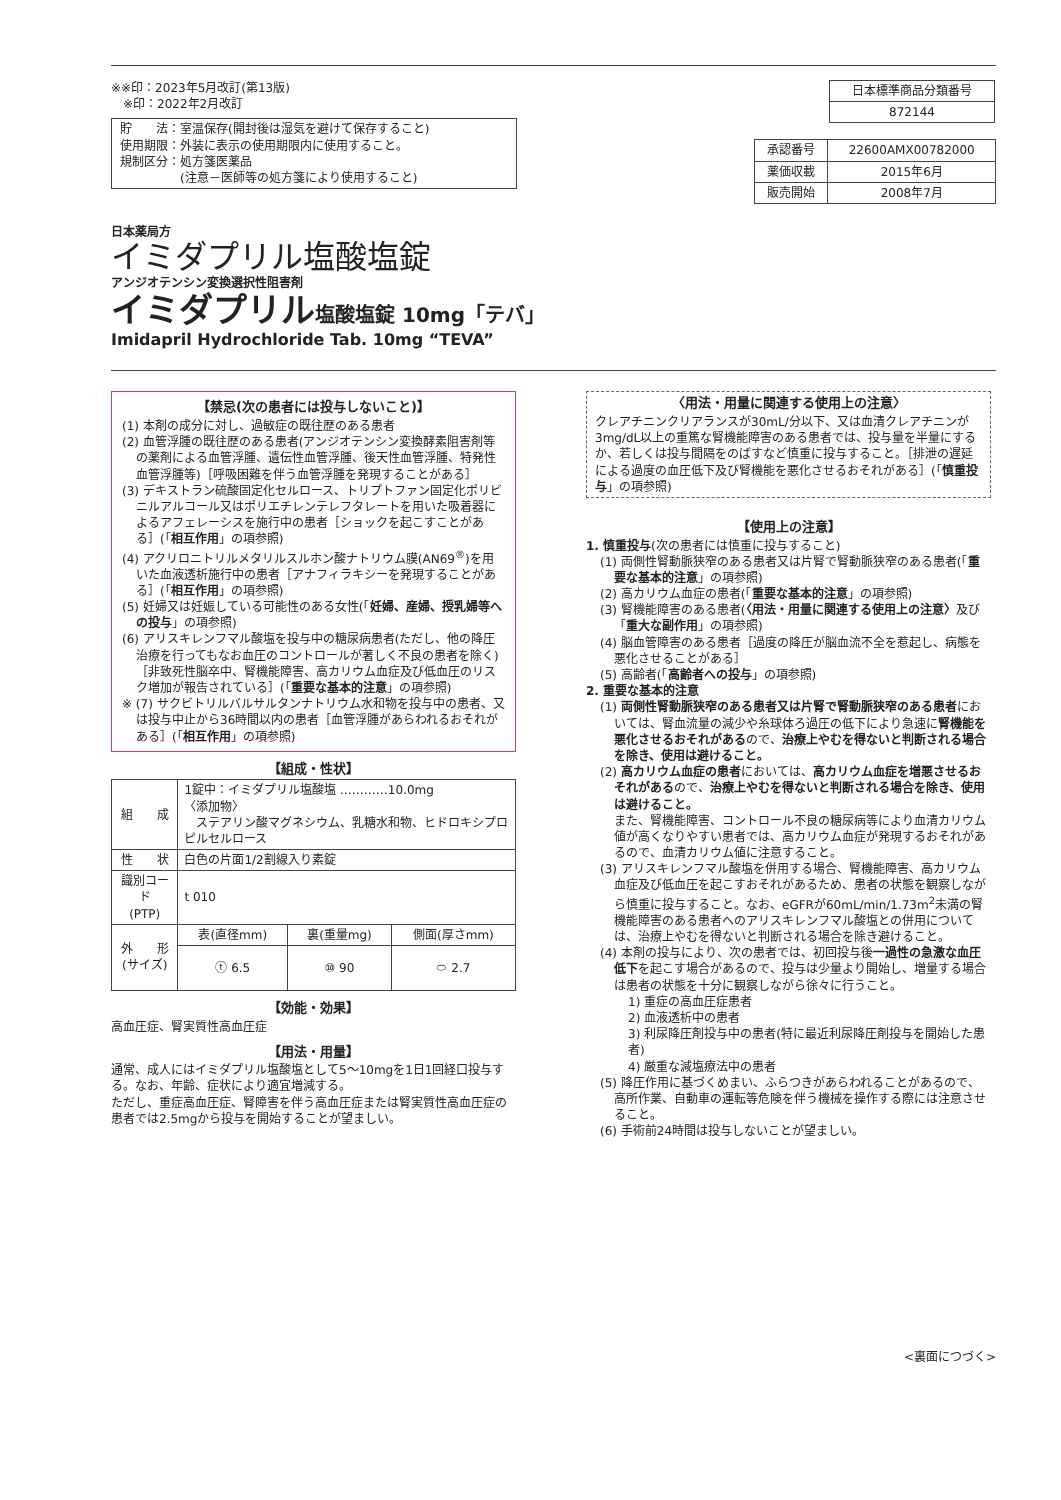※※印：2023年5月改訂(第13版)
　※印：2022年2月改訂
貯　　法：室温保存(開封後は湿気を避けて保存すること)
使用期限：外装に表示の使用期限内に使用すること。
規制区分：処方箋医薬品
　　　　　(注意－医師等の処方箋により使用すること)
| 日本標準商品分類番号 |
| 872144 |
| 承認番号 | 22600AMX00782000 |
| 薬価収載 | 2015年6月 |
| 販売開始 | 2008年7月 |
日本薬局方
イミダプリル塩酸塩錠
アンジオテンシン変換選択性阻害剤
イミダプリル塩酸塩錠 10mg「テバ」
Imidapril Hydrochloride Tab. 10mg “TEVA”
【禁忌(次の患者には投与しないこと)】
(1) 本剤の成分に対し、過敏症の既往歴のある患者
(2) 血管浮腫の既往歴のある患者(アンジオテンシン変換酵素阻害剤等の薬剤による血管浮腫、遺伝性血管浮腫、後天性血管浮腫、特発性血管浮腫等)［呼吸困難を伴う血管浮腫を発現することがある］
(3) デキストラン硫酸固定化セルロース、トリプトファン固定化ポリビニルアルコール又はポリエチレンテレフタレートを用いた吸着器によるアフェレーシスを施行中の患者［ショックを起こすことがある］(「相互作用」の項参照)
(4) アクリロニトリルメタリルスルホン酸ナトリウム膜(AN69<sup>®</sup>)を用いた血液透析施行中の患者［アナフィラキシーを発現することがある］(「相互作用」の項参照)
(5) 妊婦又は妊娠している可能性のある女性(「妊婦、産婦、授乳婦等への投与」の項参照)
(6) アリスキレンフマル酸塩を投与中の糖尿病患者(ただし、他の降圧治療を行ってもなお血圧のコントロールが著しく不良の患者を除く)［非致死性脳卒中、腎機能障害、高カリウム血症及び低血圧のリスク増加が報告されている］(「重要な基本的注意」の項参照)
※ (7) サクビトリルバルサルタンナトリウム水和物を投与中の患者、又は投与中止から36時間以内の患者［血管浮腫があらわれるおそれがある］(「相互作用」の項参照)
【組成・性状】
| 組 成 | 1錠中：イミダプリル塩酸塩 …………10.0mg 〈添加物〉 ステアリン酸マグネシウム、乳糖水和物、ヒドロキシプロピルセルロース | | |
| 性 状 | 白色の片面1/2割線入り素錠 | | |
| 識別コード (PTP) | t 010 | | |
| 外 形 (サイズ) | 表(直径mm) | 裏(重量mg) | 側面(厚さmm) |
| | ⓣ 6.5 | ⑩ 90 | ⬭ 2.7 |
【効能・効果】
高血圧症、腎実質性高血圧症
【用法・用量】
通常、成人にはイミダプリル塩酸塩として5～10mgを1日1回経口投与する。なお、年齢、症状により適宜増減する。
ただし、重症高血圧症、腎障害を伴う高血圧症または腎実質性高血圧症の患者では2.5mgから投与を開始することが望ましい。
〈用法・用量に関連する使用上の注意〉
クレアチニンクリアランスが30mL/分以下、又は血清クレアチニンが3mg/dL以上の重篤な腎機能障害のある患者では、投与量を半量にするか、若しくは投与間隔をのばすなど慎重に投与すること。［排泄の遅延による過度の血圧低下及び腎機能を悪化させるおそれがある］(「慎重投与」の項参照)
【使用上の注意】
1. 慎重投与(次の患者には慎重に投与すること)
(1) 両側性腎動脈狭窄のある患者又は片腎で腎動脈狭窄のある患者(「重要な基本的注意」の項参照)
(2) 高カリウム血症の患者(「重要な基本的注意」の項参照)
(3) 腎機能障害のある患者(〈用法・用量に関連する使用上の注意〉及び「重大な副作用」の項参照)
(4) 脳血管障害のある患者［過度の降圧が脳血流不全を惹起し、病態を悪化させることがある］
(5) 高齢者(「高齢者への投与」の項参照)
2. 重要な基本的注意
(1) 両側性腎動脈狭窄のある患者又は片腎で腎動脈狭窄のある患者においては、腎血流量の減少や糸球体ろ過圧の低下により急速に腎機能を悪化させるおそれがあるので、治療上やむを得ないと判断される場合を除き、使用は避けること。
(2) 高カリウム血症の患者においては、高カリウム血症を増悪させるおそれがあるので、治療上やむを得ないと判断される場合を除き、使用は避けること。
また、腎機能障害、コントロール不良の糖尿病等により血清カリウム値が高くなりやすい患者では、高カリウム血症が発現するおそれがあるので、血清カリウム値に注意すること。
(3) アリスキレンフマル酸塩を併用する場合、腎機能障害、高カリウム血症及び低血圧を起こすおそれがあるため、患者の状態を観察しながら慎重に投与すること。なお、eGFRが60mL/min/1.73m<sup>2</sup>未満の腎機能障害のある患者へのアリスキレンフマル酸塩との併用については、治療上やむを得ないと判断される場合を除き避けること。
(4) 本剤の投与により、次の患者では、初回投与後一過性の急激な血圧低下を起こす場合があるので、投与は少量より開始し、増量する場合は患者の状態を十分に観察しながら徐々に行うこと。
1) 重症の高血圧症患者
2) 血液透析中の患者
3) 利尿降圧剤投与中の患者(特に最近利尿降圧剤投与を開始した患者)
4) 厳重な減塩療法中の患者
(5) 降圧作用に基づくめまい、ふらつきがあらわれることがあるので、高所作業、自動車の運転等危険を伴う機械を操作する際には注意させること。
(6) 手術前24時間は投与しないことが望ましい。
<裏面につづく>